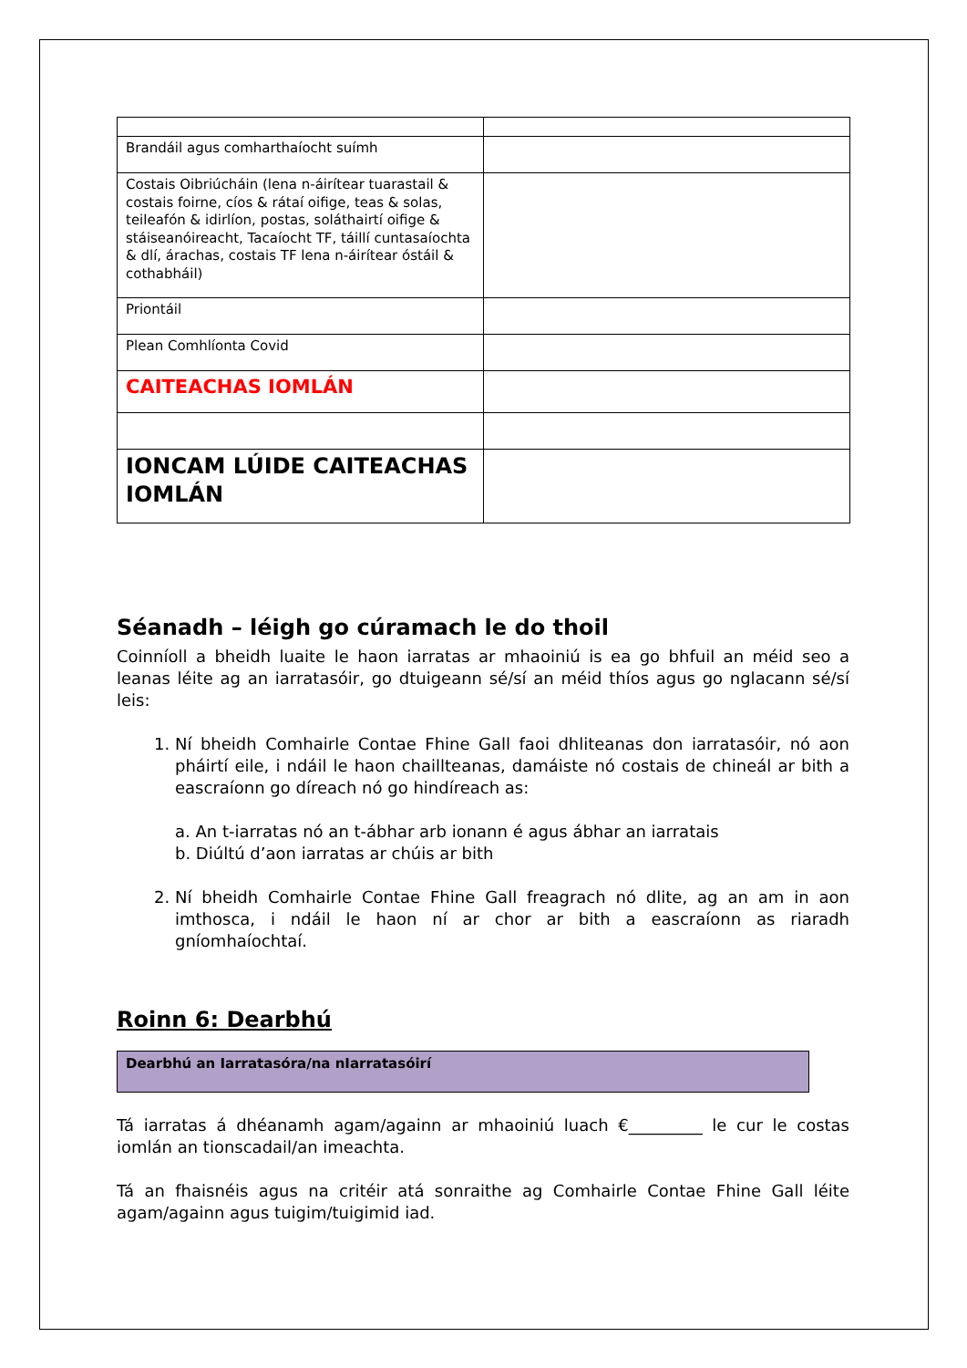| Brandáil agus comharthaíocht suímh | |
| Costais Oibriúcháin (lena n-áirítear tuarastail & costais foirne, cíos & rátaí oifige, teas & solas, teileafón & idirlíon, postas, soláthairtí oifige & stáiseanóireacht, Tacaíocht TF, táillí cuntasaíochta & dlí, árachas, costais TF lena n-áirítear óstáil & cothabháil) | |
| Priontáil | |
| Plean Comhlíonta Covid | |
| CAITEACHAS IOMLÁN | |
| IONCAM LÚIDE CAITEACHAS IOMLÁN | |
Séanadh – léigh go cúramach le do thoil
Coinníoll a bheidh luaite le haon iarratas ar mhaoiniú is ea go bhfuil an méid seo a leanas léite ag an iarratasóir, go dtuigeann sé/sí an méid thíos agus go nglacann sé/sí leis:
1. Ní bheidh Comhairle Contae Fhine Gall faoi dhliteanas don iarratasóir, nó aon pháirtí eile, i ndáil le haon chaillteanas, damáiste nó costais de chineál ar bith a eascraíonn go díreach nó go hindíreach as:
a. An t-iarratas nó an t-ábhar arb ionann é agus ábhar an iarratais
b. Diúltú d’aon iarratas ar chúis ar bith
2. Ní bheidh Comhairle Contae Fhine Gall freagrach nó dlite, ag an am in aon imthosca, i ndáil le haon ní ar chor ar bith a eascraíonn as riaradh gníomhaíochtaí.
Roinn 6: Dearbhú
Dearbhú an Iarratasóra/na nIarratasóirí
Tá iarratas á dhéanamh agam/againn ar mhaoiniú luach €_________ le cur le costas iomlán an tionscadail/an imeachta.
Tá an fhaisnéis agus na critéir atá sonraithe ag Comhairle Contae Fhine Gall léite agam/againn agus tuigim/tuigimid iad.